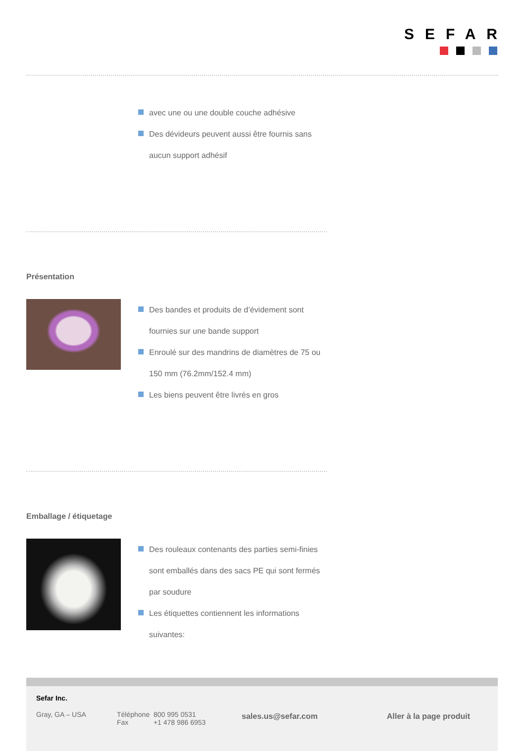SEFAR
avec une ou une double couche adhésive
Des dévideurs peuvent aussi être fournis sans
aucun support adhésif
Présentation
Des bandes et produits de d’évidement sont
fournies sur une bande support
Enroulé sur des mandrins de diamètres de 75 ou
150 mm (76.2mm/152.4 mm)
Les biens peuvent être livrés en gros
Emballage / étiquetage
Des rouleaux contenants des parties semi-finies
sont emballés dans des sacs PE qui sont fermés
par soudure
Les étiquettes contiennent les informations
suivantes:
Sefar Inc.
Gray, GA – USA
Téléphone 800 995 0531
Fax +1 478 986 6953
sales.us@sefar.com Aller à la page produit